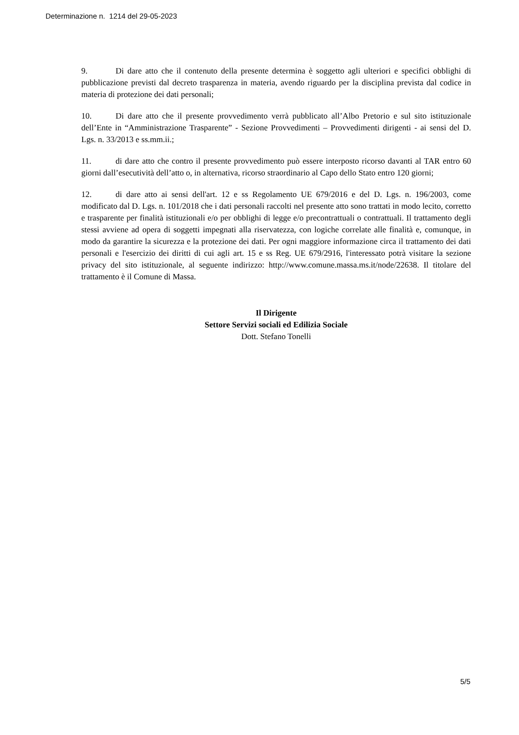Determinazione n. 1214 del 29-05-2023
9. Di dare atto che il contenuto della presente determina è soggetto agli ulteriori e specifici obblighi di pubblicazione previsti dal decreto trasparenza in materia, avendo riguardo per la disciplina prevista dal codice in materia di protezione dei dati personali;
10. Di dare atto che il presente provvedimento verrà pubblicato all’Albo Pretorio e sul sito istituzionale dell’Ente in “Amministrazione Trasparente” - Sezione Provvedimenti – Provvedimenti dirigenti - ai sensi del D. Lgs. n. 33/2013 e ss.mm.ii.;
11. di dare atto che contro il presente provvedimento può essere interposto ricorso davanti al TAR entro 60 giorni dall’esecutività dell’atto o, in alternativa, ricorso straordinario al Capo dello Stato entro 120 giorni;
12. di dare atto ai sensi dell'art. 12 e ss Regolamento UE 679/2016 e del D. Lgs. n. 196/2003, come modificato dal D. Lgs. n. 101/2018 che i dati personali raccolti nel presente atto sono trattati in modo lecito, corretto e trasparente per finalità istituzionali e/o per obblighi di legge e/o precontrattuali o contrattuali. Il trattamento degli stessi avviene ad opera di soggetti impegnati alla riservatezza, con logiche correlate alle finalità e, comunque, in modo da garantire la sicurezza e la protezione dei dati. Per ogni maggiore informazione circa il trattamento dei dati personali e l'esercizio dei diritti di cui agli art. 15 e ss Reg. UE 679/2916, l'interessato potrà visitare la sezione privacy del sito istituzionale, al seguente indirizzo: http://www.comune.massa.ms.it/node/22638. Il titolare del trattamento è il Comune di Massa.
Il Dirigente
Settore Servizi sociali ed Edilizia Sociale
Dott. Stefano Tonelli
5/5